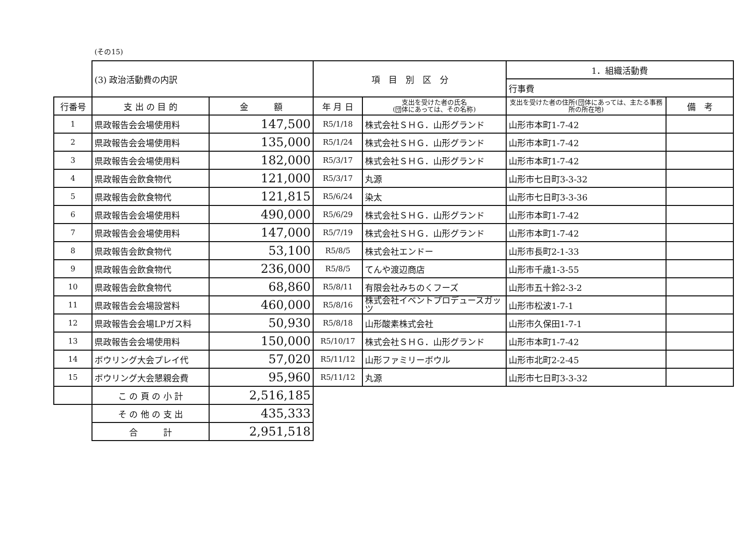(その15)
| | (3) 政治活動費の内訳 | | 項 目 別 区 分 | | 1．組織活動費 | |
| | | | | | 行事費 | |
| 行番号 | 支 出 の 目 的 | 金 額 | 年 月 日 | 支出を受けた者の氏名 (団体にあっては、その名称) | 支出を受けた者の住所(団体にあっては、主たる事務所の所在地) | 備 考 |
| 1 | 県政報告会会場使用料 | 147,500 | R5/1/18 | 株式会社ＳＨＧ．山形グランド | 山形市本町1-7-42 | |
| 2 | 県政報告会会場使用料 | 135,000 | R5/1/24 | 株式会社ＳＨＧ．山形グランド | 山形市本町1-7-42 | |
| 3 | 県政報告会会場使用料 | 182,000 | R5/3/17 | 株式会社ＳＨＧ．山形グランド | 山形市本町1-7-42 | |
| 4 | 県政報告会飲食物代 | 121,000 | R5/3/17 | 丸源 | 山形市七日町3-3-32 | |
| 5 | 県政報告会飲食物代 | 121,815 | R5/6/24 | 染太 | 山形市七日町3-3-36 | |
| 6 | 県政報告会会場使用料 | 490,000 | R5/6/29 | 株式会社ＳＨＧ．山形グランド | 山形市本町1-7-42 | |
| 7 | 県政報告会会場使用料 | 147,000 | R5/7/19 | 株式会社ＳＨＧ．山形グランド | 山形市本町1-7-42 | |
| 8 | 県政報告会飲食物代 | 53,100 | R5/8/5 | 株式会社エンドー | 山形市長町2-1-33 | |
| 9 | 県政報告会飲食物代 | 236,000 | R5/8/5 | てんや渡辺商店 | 山形市千歳1-3-55 | |
| 10 | 県政報告会飲食物代 | 68,860 | R5/8/11 | 有限会社みちのくフーズ | 山形市五十鈴2-3-2 | |
| 11 | 県政報告会会場設営料 | 460,000 | R5/8/16 | 株式会社イベントプロデュースガッツ | 山形市松波1-7-1 | |
| 12 | 県政報告会会場LPガス料 | 50,930 | R5/8/18 | 山形酸素株式会社 | 山形市久保田1-7-1 | |
| 13 | 県政報告会会場使用料 | 150,000 | R5/10/17 | 株式会社ＳＨＧ．山形グランド | 山形市本町1-7-42 | |
| 14 | ボウリング大会プレイ代 | 57,020 | R5/11/12 | 山形ファミリーボウル | 山形市北町2-2-45 | |
| 15 | ボウリング大会懇親会費 | 95,960 | R5/11/12 | 丸源 | 山形市七日町3-3-32 | |
| | こ の 頁 の 小 計 | 2,516,185 | | | | |
| | そ の 他 の 支 出 | 435,333 | | | | |
| | 合 計 | 2,951,518 | | | | |